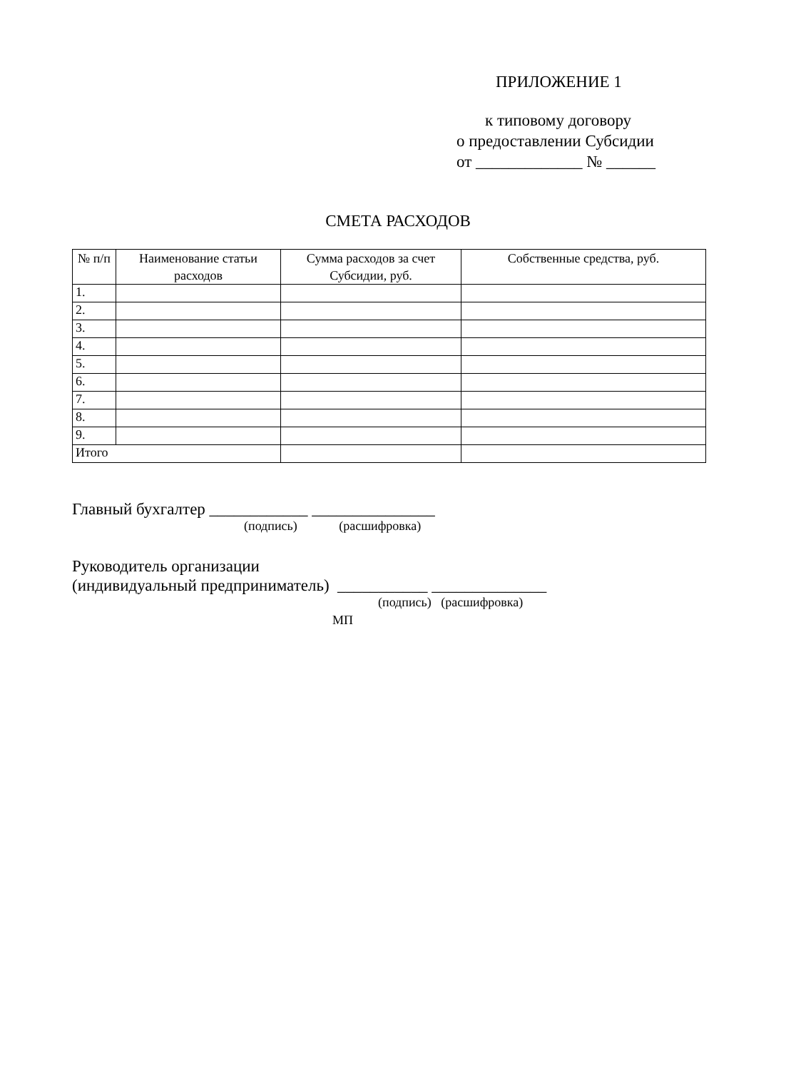ПРИЛОЖЕНИЕ 1
к типовому договору
о предоставлении Субсидии
от _____________ № ______
СМЕТА РАСХОДОВ
| № п/п | Наименование статьи расходов | Сумма расходов за счет Субсидии, руб. | Собственные средства, руб. |
| --- | --- | --- | --- |
| 1. | | | |
| 2. | | | |
| 3. | | | |
| 4. | | | |
| 5. | | | |
| 6. | | | |
| 7. | | | |
| 8. | | | |
| 9. | | | |
| Итого | | | |
Главный бухгалтер ____________ _______________
(подпись) (расшифровка)
Руководитель организации
(индивидуальный предприниматель) ___________ ______________
(подпись) (расшифровка)
МП